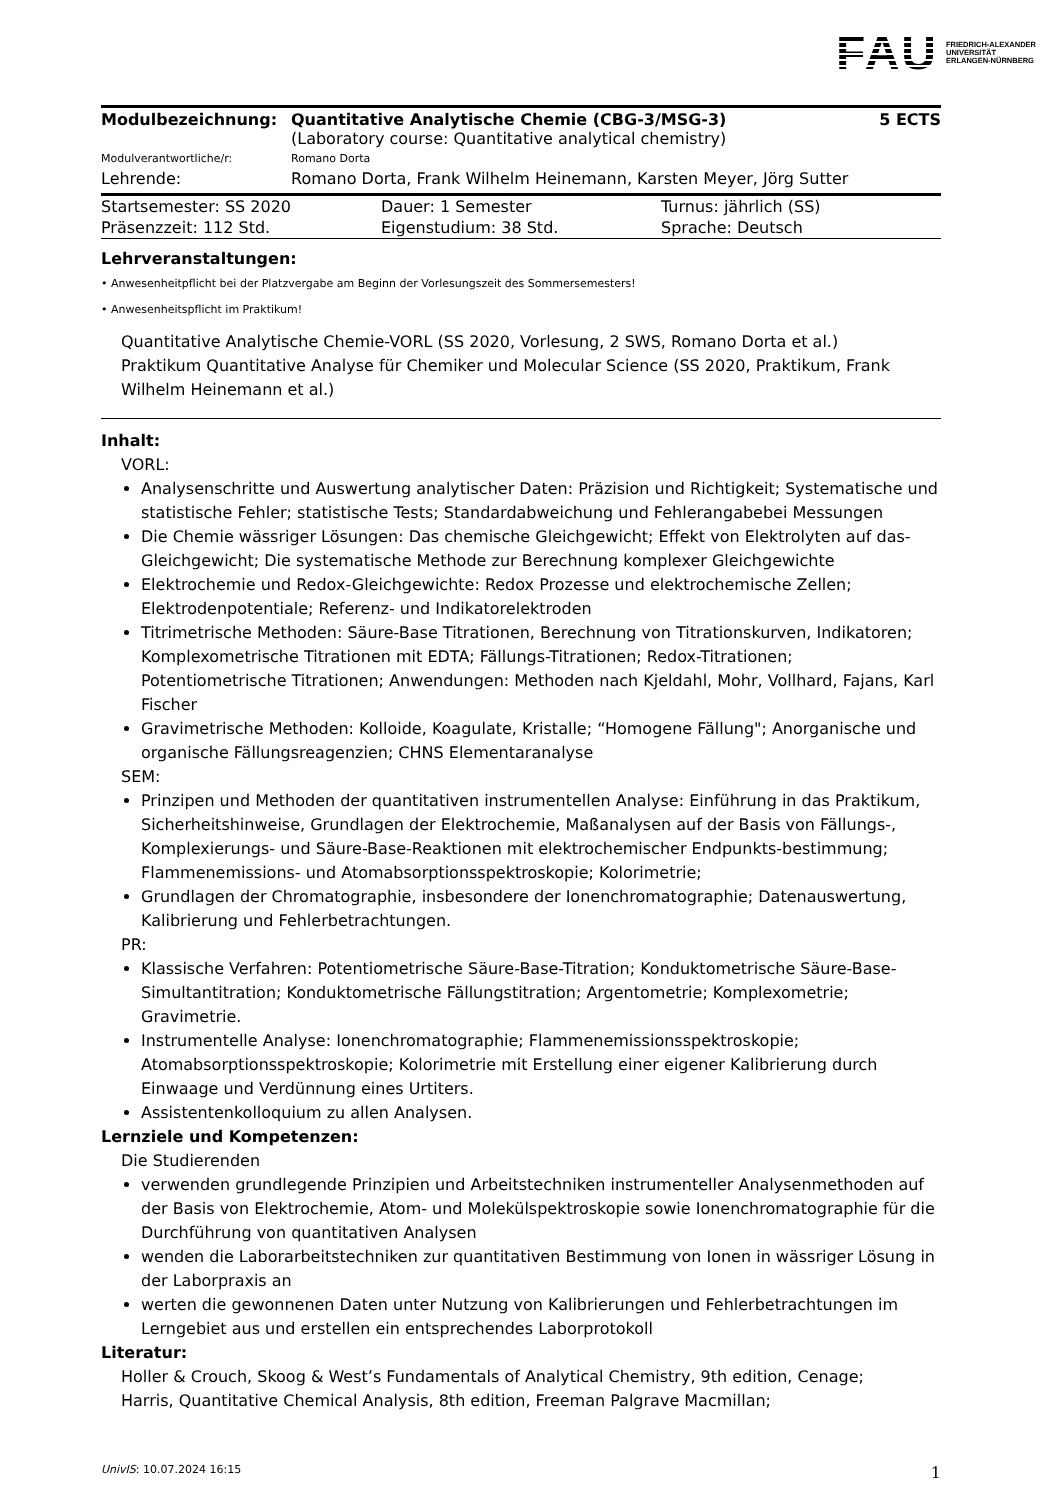FAU FRIEDRICH-ALEXANDER
UNIVERSITÄT
ERLANGEN-NÜRNBERG
| Modulbezeichnung: | Quantitative Analytische Chemie (CBG-3/MSG-3) (Laboratory course: Quantitative analytical chemistry) | 5 ECTS |
| Modulverantwortliche/r: | Romano Dorta | |
| Lehrende: | Romano Dorta, Frank Wilhelm Heinemann, Karsten Meyer, Jörg Sutter | |
| Startsemester: SS 2020 | Dauer: 1 Semester | Turnus: jährlich (SS) |
| Präsenzzeit: 112 Std. | Eigenstudium: 38 Std. | Sprache: Deutsch |
Lehrveranstaltungen:
• Anwesenheitpflicht bei der Platzvergabe am Beginn der Vorlesungszeit des Sommersemesters!
• Anwesenheitspflicht im Praktikum!
Quantitative Analytische Chemie-VORL (SS 2020, Vorlesung, 2 SWS, Romano Dorta et al.)
Praktikum Quantitative Analyse für Chemiker und Molecular Science (SS 2020, Praktikum, Frank Wilhelm Heinemann et al.)
Inhalt:
VORL:
Analysenschritte und Auswertung analytischer Daten: Präzision und Richtigkeit; Systematische und statistische Fehler; statistische Tests; Standardabweichung und Fehlerangabebei Messungen
Die Chemie wässriger Lösungen: Das chemische Gleichgewicht; Effekt von Elektrolyten auf das-Gleichgewicht; Die systematische Methode zur Berechnung komplexer Gleichgewichte
Elektrochemie und Redox-Gleichgewichte: Redox Prozesse und elektrochemische Zellen; Elektrodenpotentiale; Referenz- und Indikatorelektroden
Titrimetrische Methoden: Säure-Base Titrationen, Berechnung von Titrationskurven, Indikatoren; Komplexometrische Titrationen mit EDTA; Fällungs-Titrationen; Redox-Titrationen; Potentiometrische Titrationen; Anwendungen: Methoden nach Kjeldahl, Mohr, Vollhard, Fajans, Karl Fischer
Gravimetrische Methoden: Kolloide, Koagulate, Kristalle; “Homogene Fällung"; Anorganische und organische Fällungsreagenzien; CHNS Elementaranalyse
SEM:
Prinzipen und Methoden der quantitativen instrumentellen Analyse: Einführung in das Praktikum, Sicherheitshinweise, Grundlagen der Elektrochemie, Maßanalysen auf der Basis von Fällungs-, Komplexierungs- und Säure-Base-Reaktionen mit elektrochemischer Endpunkts-bestimmung; Flammenemissions- und Atomabsorptionsspektroskopie; Kolorimetrie;
Grundlagen der Chromatographie, insbesondere der Ionenchromatographie; Datenauswertung, Kalibrierung und Fehlerbetrachtungen.
PR:
Klassische Verfahren: Potentiometrische Säure-Base-Titration; Konduktometrische Säure-Base-Simultantitration; Konduktometrische Fällungstitration; Argentometrie; Komplexometrie; Gravimetrie.
Instrumentelle Analyse: Ionenchromatographie; Flammenemissionsspektroskopie; Atomabsorptionsspektroskopie; Kolorimetrie mit Erstellung einer eigener Kalibrierung durch Einwaage und Verdünnung eines Urtiters.
Assistentenkolloquium zu allen Analysen.
Lernziele und Kompetenzen:
Die Studierenden
verwenden grundlegende Prinzipien und Arbeitstechniken instrumenteller Analysenmethoden auf der Basis von Elektrochemie, Atom- und Molekülspektroskopie sowie Ionenchromatographie für die Durchführung von quantitativen Analysen
wenden die Laborarbeitstechniken zur quantitativen Bestimmung von Ionen in wässriger Lösung in der Laborpraxis an
werten die gewonnenen Daten unter Nutzung von Kalibrierungen und Fehlerbetrachtungen im Lerngebiet aus und erstellen ein entsprechendes Laborprotokoll
Literatur:
Holler & Crouch, Skoog & West’s Fundamentals of Analytical Chemistry, 9th edition, Cenage;
Harris, Quantitative Chemical Analysis, 8th edition, Freeman Palgrave Macmillan;
UnivIS: 10.07.2024 16:15 1